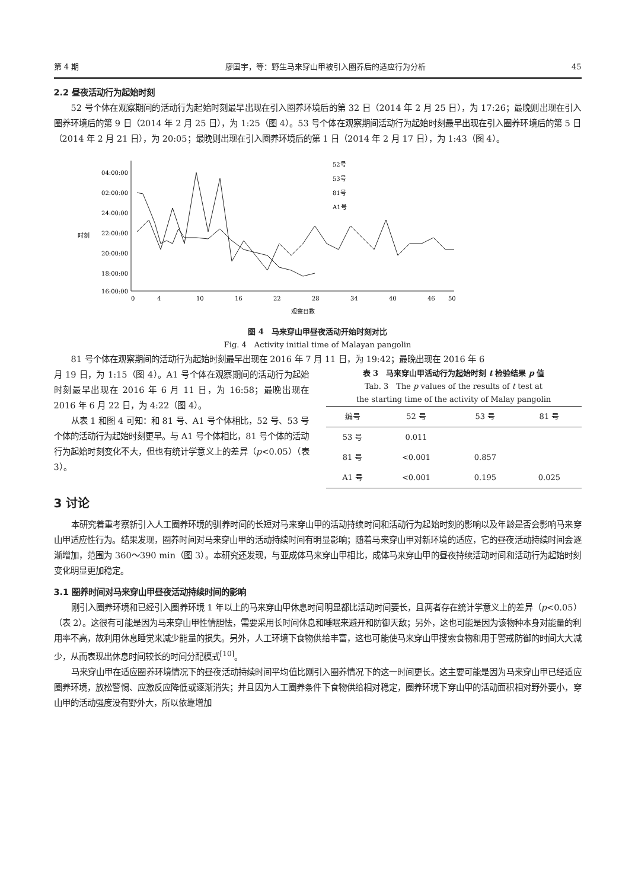第 4 期 廖国宇，等：野生马来穿山甲被引入圈养后的适应行为分析 45
2.2 昼夜活动行为起始时刻
52 号个体在观察期间的活动行为起始时刻最早出现在引入圈养环境后的第 32 日（2014 年 2 月 25 日），为 17:26；最晚则出现在引入圈养环境后的第 9 日（2014 年 2 月 25 日），为 1:25（图 4）。53 号个体在观察期间活动行为起始时刻最早出现在引入圈养环境后的第 5 日（2014 年 2 月 21 日），为 20:05；最晚则出现在引入圈养环境后的第 1 日（2014 年 2 月 17 日），为 1:43（图 4）。
04:00:00
02:00:00
24:00:00
22:00:00
20:00:00
18:00:00
16:00:00
0
4
10
16
22
28
34
40
46
50
观察日数
时刻
52号
53号
81号
A1号
图 4　马来穿山甲昼夜活动开始时刻对比
Fig. 4　Activity initial time of Malayan pangolin
81 号个体在观察期间的活动行为起始时刻最早出现在 2016 年 7 月 11 日，为 19:42；最晚出现在 2016 年 6
月 19 日，为 1:15（图 4）。A1 号个体在观察期间的活动行为起始时刻最早出现在 2016 年 6 月 11 日，为 16:58；最晚出现在 2016 年 6 月 22 日，为 4:22（图 4）。
从表 1 和图 4 可知：和 81 号、A1 号个体相比，52 号、53 号个体的活动行为起始时刻更早。与 A1 号个体相比，81 号个体的活动行为起始时刻变化不大，但也有统计学意义上的差异（p<0.05）（表 3）。
表 3　马来穿山甲活动行为起始时刻 t 检验结果 p 值
Tab. 3　The p values of the results of t test at
the starting time of the activity of Malay pangolin
| 编号 | 52 号 | 53 号 | 81 号 |
| --- | --- | --- | --- |
| 53 号 | 0.011 | | |
| 81 号 | <0.001 | 0.857 | |
| A1 号 | <0.001 | 0.195 | 0.025 |
3 讨论
本研究着重考察新引入人工圈养环境的驯养时间的长短对马来穿山甲的活动持续时间和活动行为起始时刻的影响以及年龄是否会影响马来穿山甲适应性行为。结果发现，圈养时间对马来穿山甲的活动持续时间有明显影响；随着马来穿山甲对新环境的适应，它的昼夜活动持续时间会逐渐增加，范围为 360～390 min（图 3）。本研究还发现，与亚成体马来穿山甲相比，成体马来穿山甲的昼夜持续活动时间和活动行为起始时刻变化明显更加稳定。
3.1 圈养时间对马来穿山甲昼夜活动持续时间的影响
刚引入圈养环境和已经引入圈养环境 1 年以上的马来穿山甲休息时间明显都比活动时间要长，且两者存在统计学意义上的差异（p<0.05）（表 2）。这很有可能是因为马来穿山甲性情胆怯，需要采用长时间休息和睡眠来避开和防御天敌；另外，这也可能是因为该物种本身对能量的利用率不高，故利用休息睡觉来减少能量的损失。另外，人工环境下食物供给丰富，这也可能使马来穿山甲搜索食物和用于警戒防御的时间大大减少，从而表现出休息时间较长的时间分配模式<sup>[10]</sup>。
马来穿山甲在适应圈养环境情况下的昼夜活动持续时间平均值比刚引入圈养情况下的这一时间更长。这主要可能是因为马来穿山甲已经适应圈养环境，放松警惕、应激反应降低或逐渐消失；并且因为人工圈养条件下食物供给相对稳定，圈养环境下穿山甲的活动面积相对野外要小，穿山甲的活动强度没有野外大，所以依靠增加